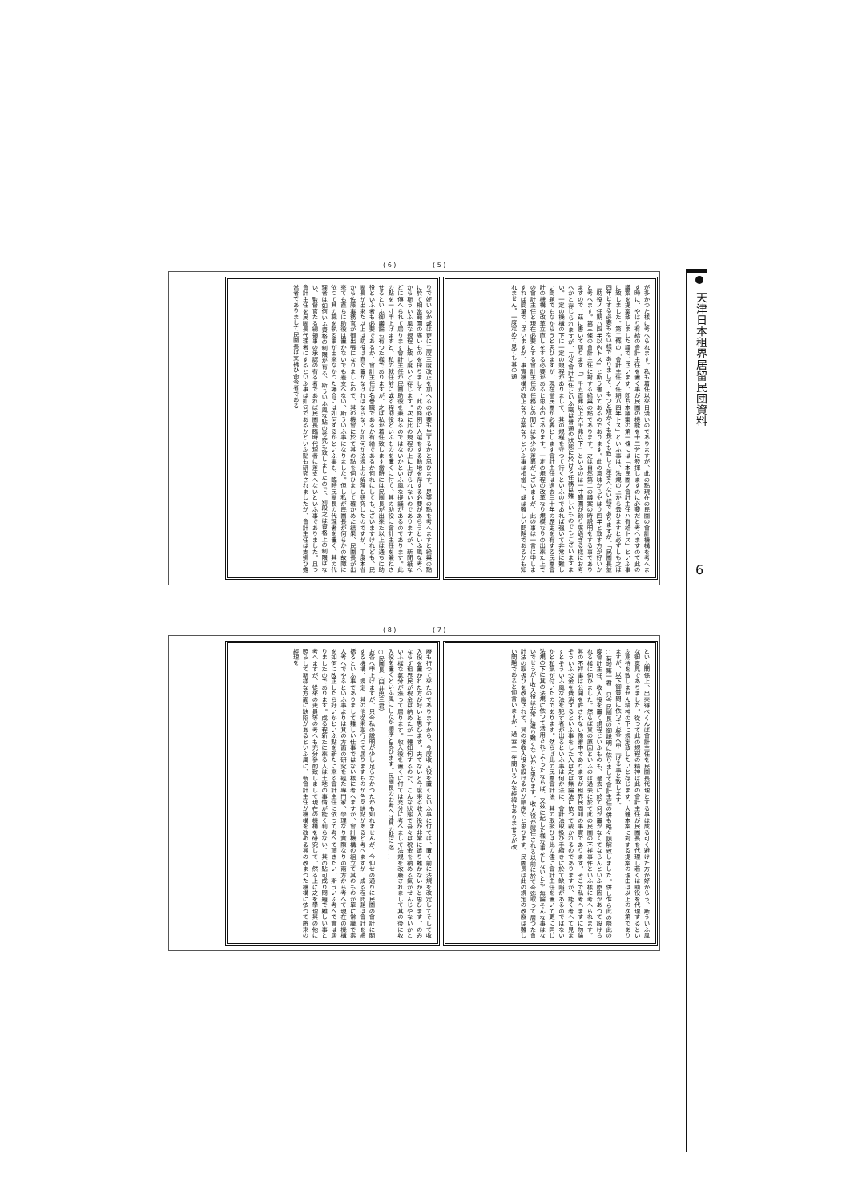( 6 ) ( 5 )
が多かつた樣に考へられます。私も着任以來日淺いのでありますが、此の點現在の民團の會計機構を考へます時に、やはり有給の會計主任を置く事が民團の機能を十二分に發揮しますのに必要だと考へますので此の議案を提案致しました譯でございます。卽ち本議案の第一條には「本民團ノ會計主任ハ有給トス」といふ事に致しました。第二條の「會計主任ノ任期ハ四年トス」といふ事は、法規の上から云ひますと必ずしも之は四年とする必要もない樣でありまして、もつと短かくも長くも致して差支へない樣でありますが、「民團長並ニ助役ノ任期ハ四年以內トス」と斯う書いてあるのであります。此の意味からやはり四年と致す方が好いかと考へます。第三條の會計主任に對する給與の點であります。之は自然第二の議案の時說明をする事でありますので、茲に書いて居ります「二千五百弗以上六千弗以下」といふのは一寸範圍が餘り廣過ぎる樣にお考へかと存じられますが、元々會計主任といふ職は普通の狀態に於ける任務は難しいものでもございますまい。一定の機構の下に一定の規程がありまして、其の規程を守つて行くといふのであれば强いて非常に難しい問題でもなからうと思ひますが、現在當民團が必要とします會計主任は過去三十年の歷史を有する民團會計の機構の改革立直しをする必要があると思ふのであります。一定の規程の改革なり規模なりの出來た上での會計主任と現在必要とする會計主任の任務との間には多少の差異がございますが、此の事は一言に申しますれば簡單でございますが、事實機構の改正なり立案なりといふ事は相當に、或は難しい問題であるかも知れません。一度定めて見ても其の通
りで好いのか或は更に二度三度改正を加へるの必要も生ずるかと思ひます。是等の點を考へますと給與の點に於て相當範圍の廣いものを採りまして、此の條例に人選をする餘地を存する必要があらうといふ風な考へから斯ういふ風な規程に致し度いと存じます。次に此の規程の上に上げられないのでありますが、新聞紙などに傳へられて居ります會計主任が民團助役を兼ねるのではないかといふ風な提議があるのであります。此の點を一寸申上げますと、私の就任前に或る程助役といふものを置くに付て、其の助役に會計主任を兼ねさせるといふ御議論も有つた樣でありますが、之は私が着任致します當時には民團長が出來た以上は通ちに助役といふ者も必要であるか、會計主任は名譽職であるか有給であるか何れにしてもございますけれども、民團長が出來た以上は助役は直ぐ置かなければならないか如何か法規上の解釋も研究したのですが、丁度本省から佐藤事務官が御出張になりましたので、其の機會に於て其の點を伺ひまして確かめた結果、民團長が出來ても直ちに助役は置かないでも差支へない、斯ういふ事になりました。但し私が民團長が何らかの故障に依つて其の職を執る事が出來なかつた場合には如何するかといふ事も、臨時民團長の代理者を置く、其の代理者は如何いふ資格の制限が有る、斯ういふ風な點の考究も致しましたので、別段之は資格上の制限はない、監督官たる總領事の承認の有る者であれば民團長臨時代理者に差支へないといふ事でありました。且つ會計主任を民團長代理者にするといふ事は如何であるかといふ點も研究されましたが、會計主任は支拂ひ擔當者でありまして民團長は支拂ひ命令者である
( 8 ) ( 7 )
といふ關係上、出來得べくんば會計主任を民團長代理とする事は成る可く避けた方が好からう、斯ういふ風な御意見でありました。從つて此の規程の精神は此の會計主任が民團長を代理し若くは助役を代理するといふ期待を致しません精神の下に規定致したいと存じます。大體本案に對する提案の理由は以上の次第でありますが、以下御質問に依つてお答へ申上げる事と致します。
○菊地第一君　只今民團長の御說明に依りまして會計主任の併も略々諒解致しました。併し乍ら此の際此の度會計主任、收入役を置く規程といふものも、過去に於て何か置かなくてならんといふ原因があつて設けられる樣に伺ひました。然らば其の原因といふのは過去に於て此の民團の不祥事件といふ樣に考へられます。其の不祥事は公開を許されない豫審中でありますが租界民周知の事實であります。そこで私考へますに勿論そういふ公金を費消するといふ事をした人は之は無論法に依つて裁かれるのでありますが、能く考へて見ますとそういふ風な法を犯す者が出るといふ事は何か法に、會計法取扱ひ手續きに於て缺陷があるのではないかと私氣が付いたのであります。然らば此の民團會計法、其の取扱ひは此の儘に會計主任を置いて更に同じ法規の下に其の法規に依つて活用されてやつたならば、又茲に起した樣な事をしないとも─無論そんな事はないでせうが─收入役は非常に遣り難くないかと思ひます。收入役が就任される以前に於て今迄取つて居つた會計法の取扱ひを改廢されて、其の後收入役を設けるのが順序だと思ひます。民團長は此の規定の改廢は難しい問題であると仰言いますが、過去三十年間いろんな經緯もありませうが改
廢も行つて來たのでありますから、今度收入役を置くといふ事に付ては、置く前に法規を改定してそして收入役を置かれた方が好いと思ひます。夫でないと今度來る收入役が非常に遣り難かないかと思ひます。のみならず租界民が稅金は納めたが一體如何するのだ、こんな狀態で吾々は稅金を納める氣がせんじやないかといふ樣な氣分が漲つて居ります。收入役を置くに付ては充分に考へまして法規を改廢されまして其の後に收入役を置くといふ風にしたが順序と思ひます。民團長のお考へは其の點に迄……
○民團長（臼井忠三君）
お答へ申上げますが、只今私の說明が少し足らなかつたかも知れませんが、今仰せの通りに民團の會計に關する機構、規定、其の他從來取行つて居りますものが色々缺點があると考へますが、成る程問題は會計を締括るといふ事でありまして難しい仕事ではない樣に考へますが、會計機構の組立て其のものが單に常識で素人考へでやるといふ事よりは其の方面の研究を經た專門家、學理なり實際なりの兩方から考へて現在の機構を如何に改正したら好いかといふ點を新たに來る會計主任に依つて考へて頂きたい、斯ういふ考へで實は居りましたのであります。成る程新たに來る人は土地の事情が能く判らない、其の點可成り問題で難しい事と考へますが、從來の吏員等の考へも充分參酌致しまして現在の機構を研究して、然る上に之を學理其の他に照らして斯樣な方面に缺陷があるといふ風に、新會計主任が機構を改める其の改まつた機構に依つて將來の經理を
天津日本租界居留民団資料
6